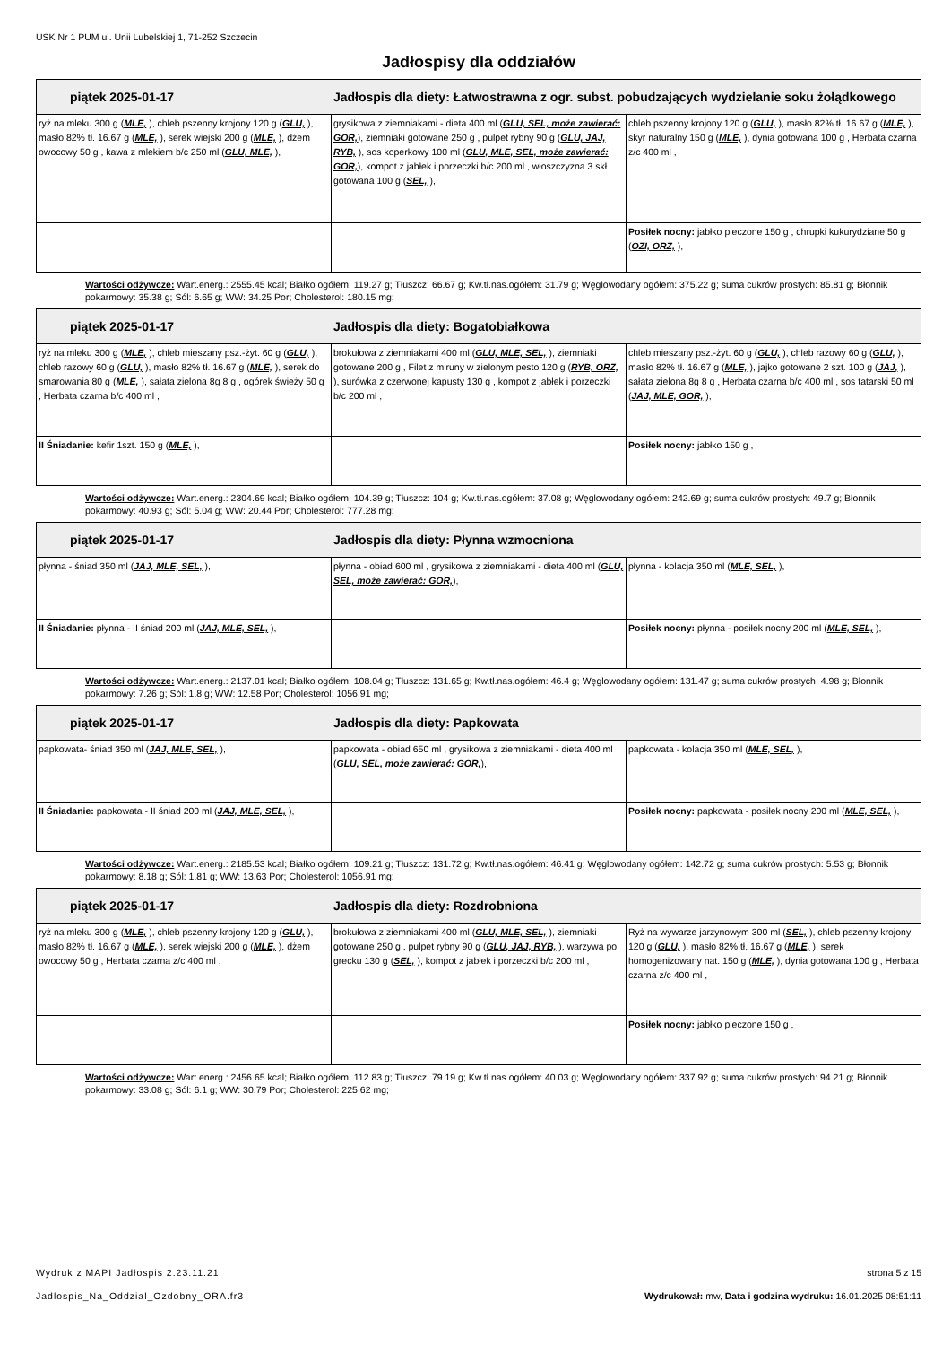USK Nr 1 PUM ul. Unii Lubelskiej 1, 71-252 Szczecin
Jadłospisy dla oddziałów
| piątek 2025-01-17 Jadłospis dla diety: Łatwostrawna z ogr. subst. pobudzających wydzielanie soku żołądkowego | | |
| --- | --- | --- |
| ryż na mleku 300 g ( MLE, ), chleb pszenny krojony 120 g ( GLU, ), masło 82% tł. 16.67 g ( MLE, ), serek wiejski 200 g ( MLE, ), dżem owocowy 50 g , kawa z mlekiem b/c 250 ml ( GLU, MLE, ), | grysikowa z ziemniakami - dieta 400 ml ( GLU, SEL, może zawierać: GOR, ), ziemniaki gotowane 250 g , pulpet rybny 90 g ( GLU, JAJ, RYB, ), sos koperkowy 100 ml ( GLU, MLE, SEL, może zawierać: GOR, ), kompot z jabłek i porzeczki b/c 200 ml , włoszczyzna 3 skł. gotowana 100 g ( SEL, ), | chleb pszenny krojony 120 g ( GLU, ), masło 82% tł. 16.67 g ( MLE, ), skyr naturalny 150 g ( MLE, ), dynia gotowana 100 g , Herbata czarna z/c 400 ml , |
| | | Posiłek nocny: jabłko pieczone 150 g , chrupki kukurydziane 50 g ( OZI, ORZ, ), |
Wartości odżywcze: Wart.energ.: 2555.45 kcal; Białko ogółem: 119.27 g; Tłuszcz: 66.67 g; Kw.tł.nas.ogółem: 31.79 g; Węglowodany ogółem: 375.22 g; suma cukrów prostych: 85.81 g; Błonnik pokarmowy: 35.38 g; Sól: 6.65 g; WW: 34.25 Por; Cholesterol: 180.15 mg;
| piątek 2025-01-17 Jadłospis dla diety: Bogatobiałkowa | | |
| --- | --- | --- |
| ryż na mleku 300 g ( MLE, ), chleb mieszany psz.-żyt. 60 g ( GLU, ), chleb razowy 60 g ( GLU, ), masło 82% tł. 16.67 g ( MLE, ), serek do smarowania 80 g ( MLE, ), sałata zielona 8g 8 g , ogórek świeży 50 g , Herbata czarna b/c 400 ml , | brokułowa z ziemniakami 400 ml ( GLU, MLE, SEL, ), ziemniaki gotowane 200 g , Filet z miruny w zielonym pesto 120 g ( RYB, ORZ, ), surówka z czerwonej kapusty 130 g , kompot z jabłek i porzeczki b/c 200 ml , | chleb mieszany psz.-żyt. 60 g ( GLU, ), chleb razowy 60 g ( GLU, ), masło 82% tł. 16.67 g ( MLE, ), jajko gotowane 2 szt. 100 g ( JAJ, ), sałata zielona 8g 8 g , Herbata czarna b/c 400 ml , sos tatarski 50 ml ( JAJ, MLE, GOR, ), |
| II Śniadanie: kefir 1szt. 150 g ( MLE, ), | | Posiłek nocny: jabłko 150 g , |
Wartości odżywcze: Wart.energ.: 2304.69 kcal; Białko ogółem: 104.39 g; Tłuszcz: 104 g; Kw.tł.nas.ogółem: 37.08 g; Węglowodany ogółem: 242.69 g; suma cukrów prostych: 49.7 g; Błonnik pokarmowy: 40.93 g; Sól: 5.04 g; WW: 20.44 Por; Cholesterol: 777.28 mg;
| piątek 2025-01-17 Jadłospis dla diety: Płynna wzmocniona | | |
| --- | --- | --- |
| płynna - śniad 350 ml ( JAJ, MLE, SEL, ), | płynna - obiad 600 ml , grysikowa z ziemniakami - dieta 400 ml ( GLU, SEL, może zawierać: GOR, ), | płynna - kolacja 350 ml ( MLE, SEL, ), |
| II Śniadanie: płynna - II śniad 200 ml ( JAJ, MLE, SEL, ), | | Posiłek nocny: płynna - posiłek nocny 200 ml ( MLE, SEL, ), |
Wartości odżywcze: Wart.energ.: 2137.01 kcal; Białko ogółem: 108.04 g; Tłuszcz: 131.65 g; Kw.tł.nas.ogółem: 46.4 g; Węglowodany ogółem: 131.47 g; suma cukrów prostych: 4.98 g; Błonnik pokarmowy: 7.26 g; Sól: 1.8 g; WW: 12.58 Por; Cholesterol: 1056.91 mg;
| piątek 2025-01-17 Jadłospis dla diety: Papkowata | | |
| --- | --- | --- |
| papkowata- śniad 350 ml ( JAJ, MLE, SEL, ), | papkowata - obiad 650 ml , grysikowa z ziemniakami - dieta 400 ml ( GLU, SEL, może zawierać: GOR, ), | papkowata - kolacja 350 ml ( MLE, SEL, ), |
| II Śniadanie: papkowata - II śniad 200 ml ( JAJ, MLE, SEL, ), | | Posiłek nocny: papkowata - posiłek nocny 200 ml ( MLE, SEL, ), |
Wartości odżywcze: Wart.energ.: 2185.53 kcal; Białko ogółem: 109.21 g; Tłuszcz: 131.72 g; Kw.tł.nas.ogółem: 46.41 g; Węglowodany ogółem: 142.72 g; suma cukrów prostych: 5.53 g; Błonnik pokarmowy: 8.18 g; Sól: 1.81 g; WW: 13.63 Por; Cholesterol: 1056.91 mg;
| piątek 2025-01-17 Jadłospis dla diety: Rozdrobniona | | |
| --- | --- | --- |
| ryż na mleku 300 g ( MLE, ), chleb pszenny krojony 120 g ( GLU, ), masło 82% tł. 16.67 g ( MLE, ), serek wiejski 200 g ( MLE, ), dżem owocowy 50 g , Herbata czarna z/c 400 ml , | brokułowa z ziemniakami 400 ml ( GLU, MLE, SEL, ), ziemniaki gotowane 250 g , pulpet rybny 90 g ( GLU, JAJ, RYB, ), warzywa po grecku 130 g ( SEL, ), kompot z jabłek i porzeczki b/c 200 ml , | Ryż na wywarze jarzynowym 300 ml ( SEL, ), chleb pszenny krojony 120 g ( GLU, ), masło 82% tł. 16.67 g ( MLE, ), serek homogenizowany nat. 150 g ( MLE, ), dynia gotowana 100 g , Herbata czarna z/c 400 ml , |
| | | Posiłek nocny: jabłko pieczone 150 g , |
Wartości odżywcze: Wart.energ.: 2456.65 kcal; Białko ogółem: 112.83 g; Tłuszcz: 79.19 g; Kw.tł.nas.ogółem: 40.03 g; Węglowodany ogółem: 337.92 g; suma cukrów prostych: 94.21 g; Błonnik pokarmowy: 33.08 g; Sól: 6.1 g; WW: 30.79 Por; Cholesterol: 225.62 mg;
Wydruk z MAPI Jadłospis 2.23.11.21 strona 5 z 15
Jadlospis_Na_Oddzial_Ozdobny_ORA.fr3 Wydrukował: mw, Data i godzina wydruku: 16.01.2025 08:51:11